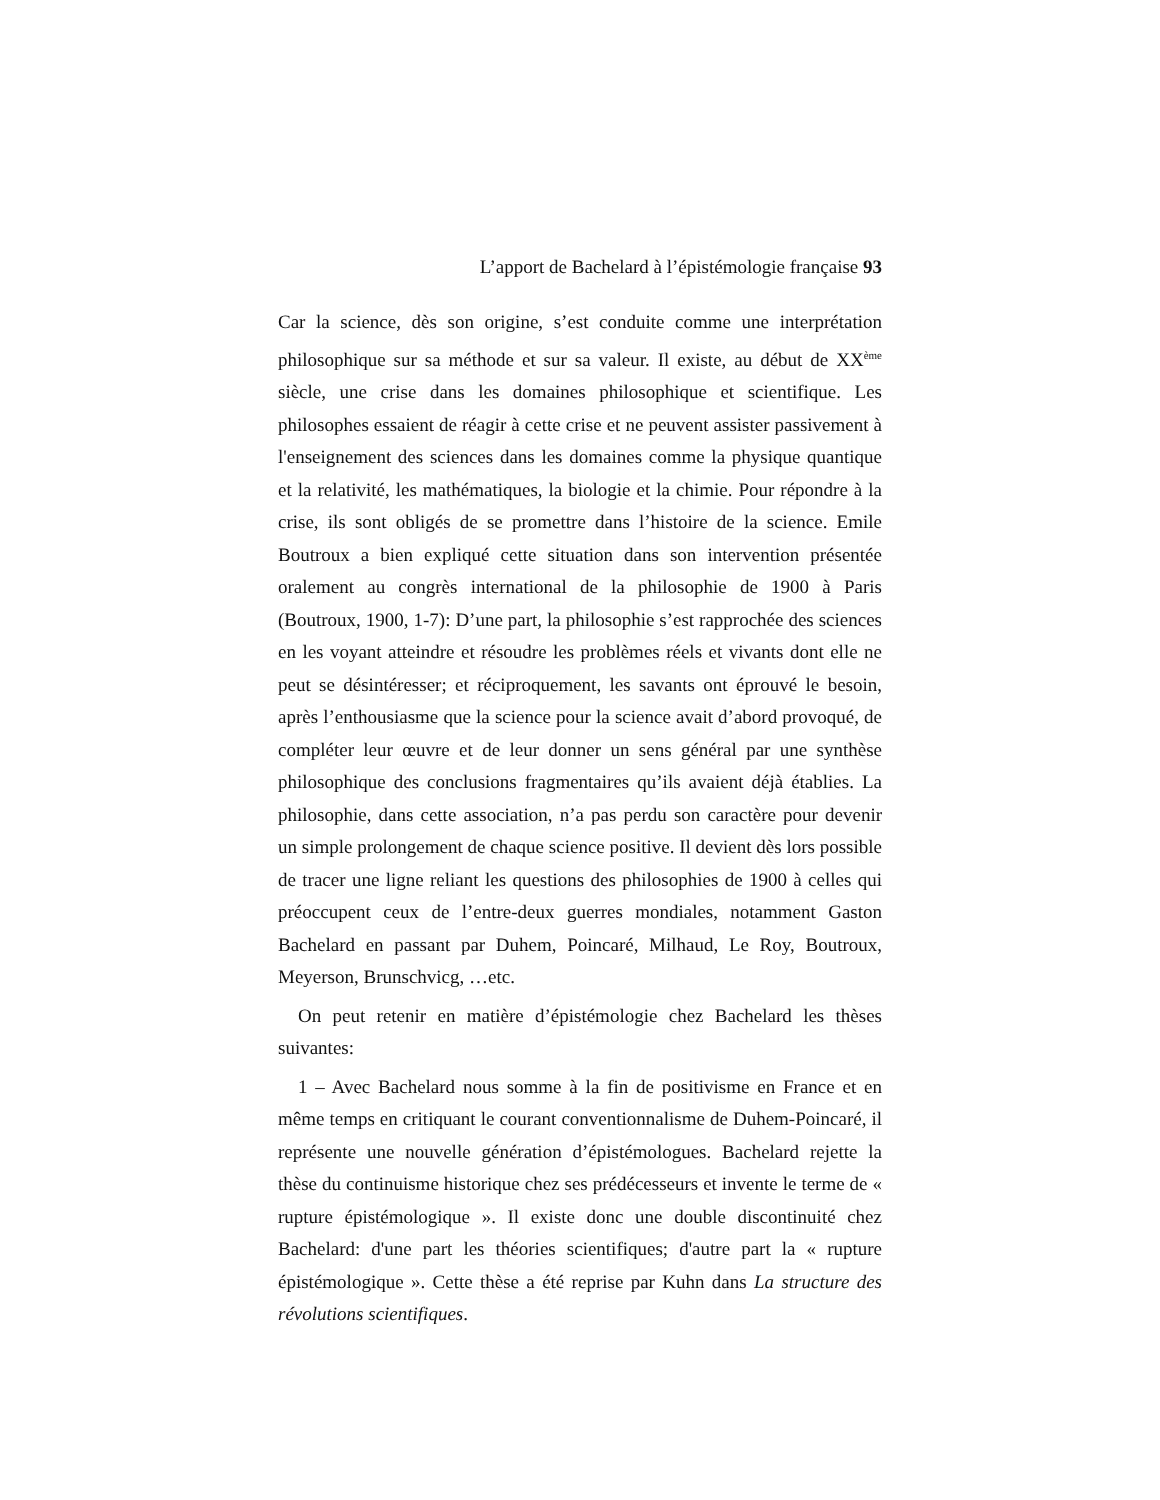L’apport de Bachelard à l’épistémologie française 93
Car la science, dès son origine, s’est conduite comme une interprétation philosophique sur sa méthode et sur sa valeur. Il existe, au début de XX<sup>ème</sup> siècle, une crise dans les domaines philosophique et scientifique. Les philosophes essaient de réagir à cette crise et ne peuvent assister passivement à l'enseignement des sciences dans les domaines comme la physique quantique et la relativité, les mathématiques, la biologie et la chimie. Pour répondre à la crise, ils sont obligés de se promettre dans l’histoire de la science. Emile Boutroux a bien expliqué cette situation dans son intervention présentée oralement au congrès international de la philosophie de 1900 à Paris (Boutroux, 1900, 1-7): D’une part, la philosophie s’est rapprochée des sciences en les voyant atteindre et résoudre les problèmes réels et vivants dont elle ne peut se désintéresser; et réciproquement, les savants ont éprouvé le besoin, après l’enthousiasme que la science pour la science avait d’abord provoqué, de compléter leur œuvre et de leur donner un sens général par une synthèse philosophique des conclusions fragmentaires qu’ils avaient déjà établies. La philosophie, dans cette association, n’a pas perdu son caractère pour devenir un simple prolongement de chaque science positive. Il devient dès lors possible de tracer une ligne reliant les questions des philosophies de 1900 à celles qui préoccupent ceux de l’entre-deux guerres mondiales, notamment Gaston Bachelard en passant par Duhem, Poincaré, Milhaud, Le Roy, Boutroux, Meyerson, Brunschvicg, …etc.
On peut retenir en matière d’épistémologie chez Bachelard les thèses suivantes:
1 – Avec Bachelard nous somme à la fin de positivisme en France et en même temps en critiquant le courant conventionnalisme de Duhem-Poincaré, il représente une nouvelle génération d’épistémologues. Bachelard rejette la thèse du continuisme historique chez ses prédécesseurs et invente le terme de « rupture épistémologique ». Il existe donc une double discontinuité chez Bachelard: d'une part les théories scientifiques; d'autre part la « rupture épistémologique ». Cette thèse a été reprise par Kuhn dans La structure des révolutions scientifiques.